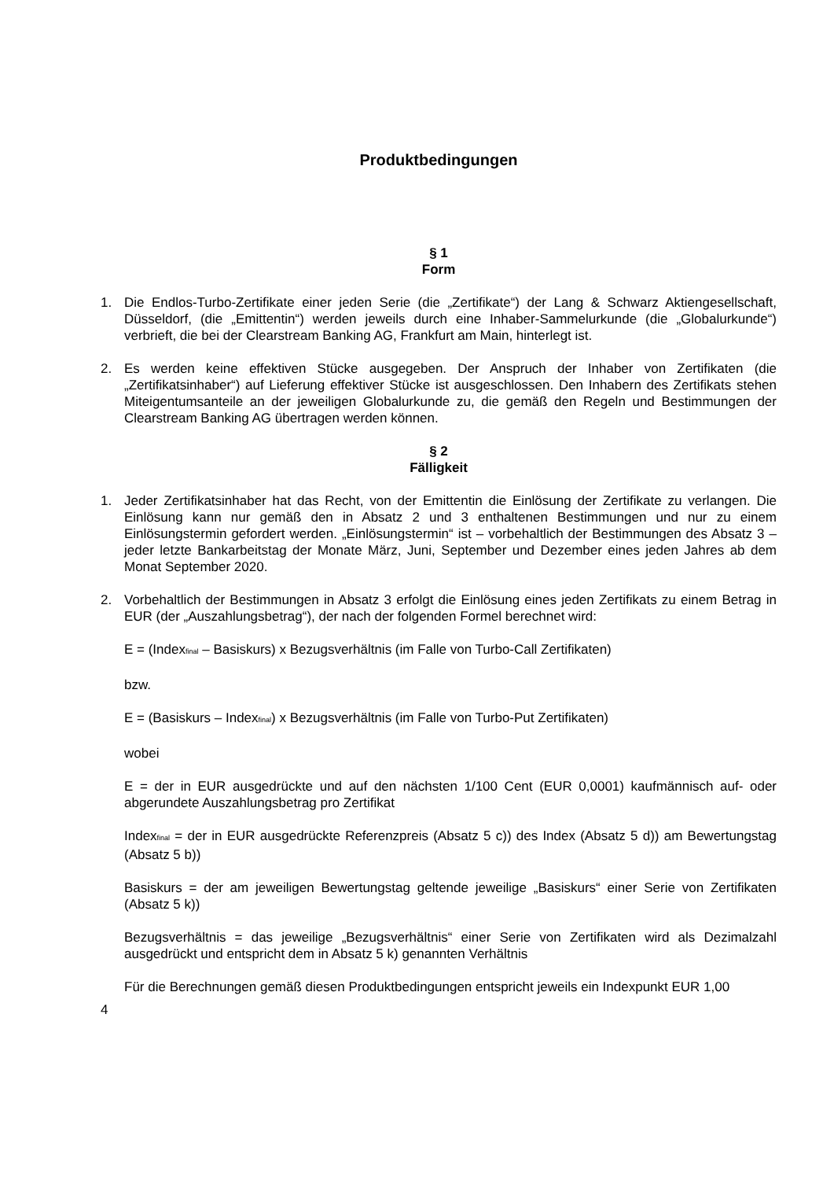Produktbedingungen
§ 1
Form
1. Die Endlos-Turbo-Zertifikate einer jeden Serie (die „Zertifikate“) der Lang & Schwarz Aktiengesellschaft, Düsseldorf, (die „Emittentin“) werden jeweils durch eine Inhaber-Sammelurkunde (die „Globalurkunde“) verbrieft, die bei der Clearstream Banking AG, Frankfurt am Main, hinterlegt ist.
2. Es werden keine effektiven Stücke ausgegeben. Der Anspruch der Inhaber von Zertifikaten (die „Zertifikatsinhaber“) auf Lieferung effektiver Stücke ist ausgeschlossen. Den Inhabern des Zertifikats stehen Miteigentumsanteile an der jeweiligen Globalurkunde zu, die gemäß den Regeln und Bestimmungen der Clearstream Banking AG übertragen werden können.
§ 2
Fälligkeit
1. Jeder Zertifikatsinhaber hat das Recht, von der Emittentin die Einlösung der Zertifikate zu verlangen. Die Einlösung kann nur gemäß den in Absatz 2 und 3 enthaltenen Bestimmungen und nur zu einem Einlösungstermin gefordert werden. „Einlösungstermin“ ist – vorbehaltlich der Bestimmungen des Absatz 3 – jeder letzte Bankarbeitstag der Monate März, Juni, September und Dezember eines jeden Jahres ab dem Monat September 2020.
2. Vorbehaltlich der Bestimmungen in Absatz 3 erfolgt die Einlösung eines jeden Zertifikats zu einem Betrag in EUR (der „Auszahlungsbetrag“), der nach der folgenden Formel berechnet wird:
E = (Index<sub>final</sub> – Basiskurs) x Bezugsverhältnis (im Falle von Turbo-Call Zertifikaten)
bzw.
E = (Basiskurs – Index<sub>final</sub>) x Bezugsverhältnis (im Falle von Turbo-Put Zertifikaten)
wobei
E = der in EUR ausgedrückte und auf den nächsten 1/100 Cent (EUR 0,0001) kaufmännisch auf- oder abgerundete Auszahlungsbetrag pro Zertifikat
Index<sub>final</sub> = der in EUR ausgedrückte Referenzpreis (Absatz 5 c)) des Index (Absatz 5 d)) am Bewertungstag (Absatz 5 b))
Basiskurs = der am jeweiligen Bewertungstag geltende jeweilige „Basiskurs“ einer Serie von Zertifikaten (Absatz 5 k))
Bezugsverhältnis = das jeweilige „Bezugsverhältnis“ einer Serie von Zertifikaten wird als Dezimalzahl ausgedrückt und entspricht dem in Absatz 5 k) genannten Verhältnis
Für die Berechnungen gemäß diesen Produktbedingungen entspricht jeweils ein Indexpunkt EUR 1,00
4